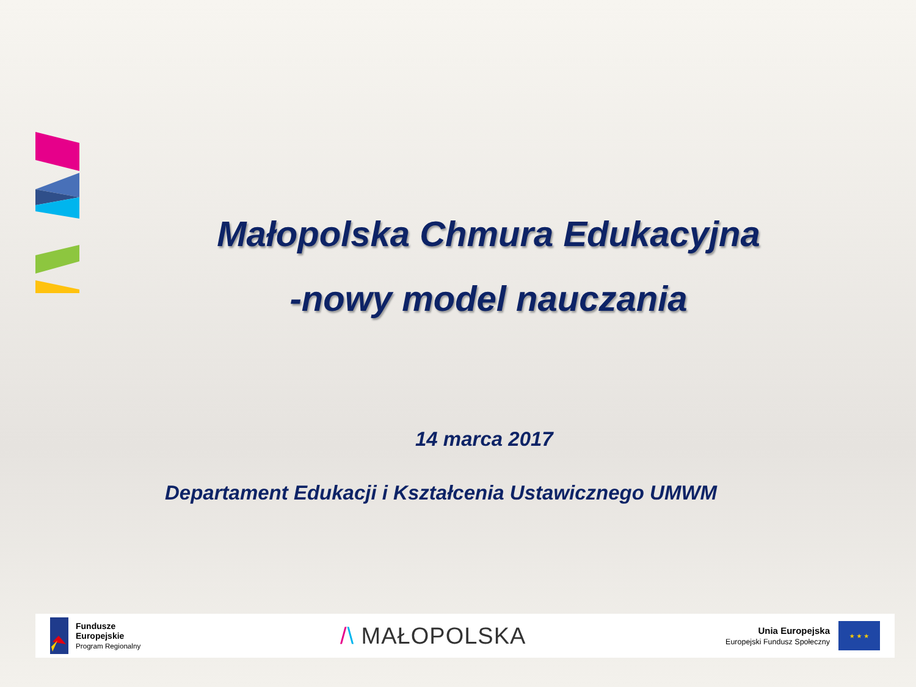Małopolska Chmura Edukacyjna
-nowy model nauczania
14 marca 2017
Departament Edukacji i Kształcenia Ustawicznego UMWM
Fundusze
Europejskie
Program Regionalny
/\ MAŁOPOLSKA
Unia Europejska
Europejski Fundusz Społeczny
★ ★ ★